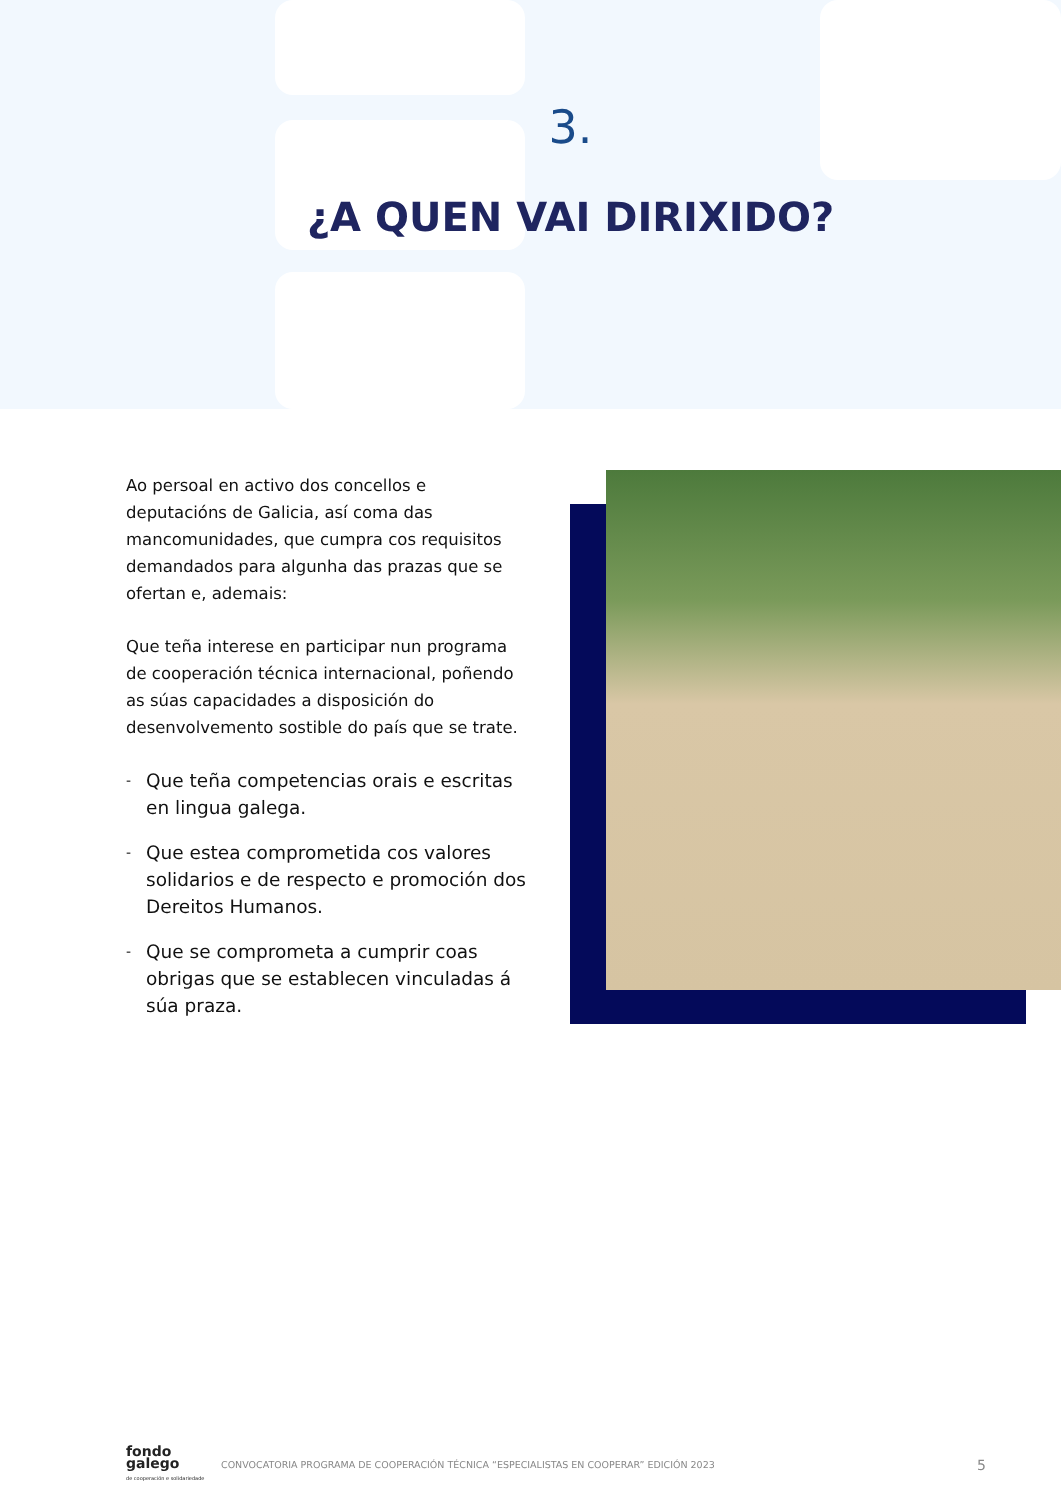3.
¿A QUEN VAI DIRIXIDO?
Ao persoal en activo dos concellos e deputacións de Galicia, así coma das mancomunidades, que cumpra cos requisitos demandados para algunha das prazas que se ofertan e, ademais:
Que teña interese en participar nun programa de cooperación técnica internacional, poñendo as súas capacidades a disposición do desenvolvemento sostible do país que se trate.
- Que teña competencias orais e escritas en lingua galega.
- Que estea comprometida cos valores solidarios e de respecto e promoción dos Dereitos Humanos.
- Que se comprometa a cumprir coas obrigas que se establecen vinculadas á súa praza.
fondo
galego
de cooperación e solidariedade
CONVOCATORIA PROGRAMA DE COOPERACIÓN TÉCNICA “ESPECIALISTAS EN COOPERAR” EDICIÓN 2023 5